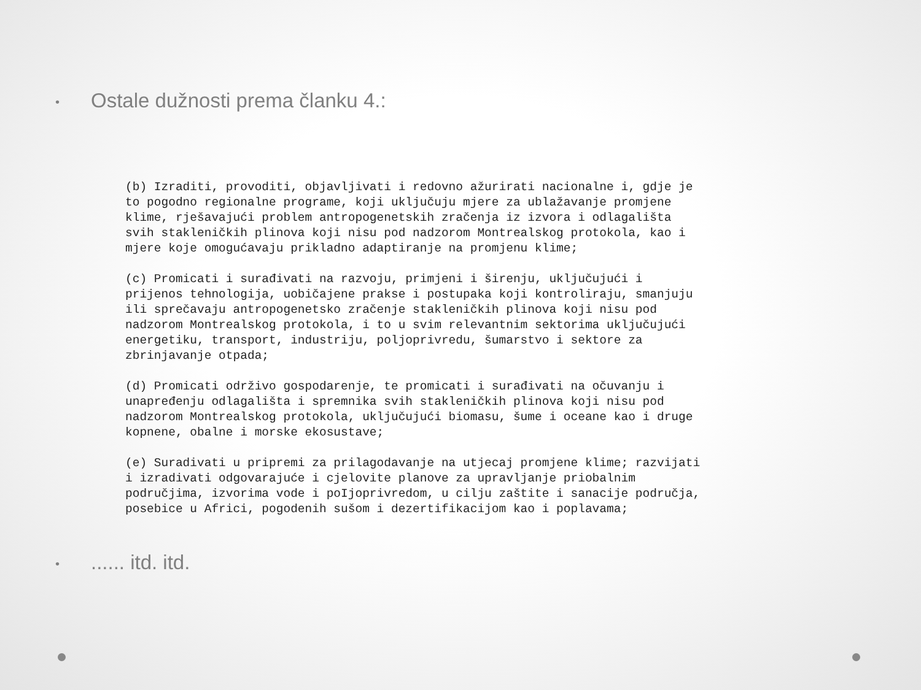• Ostale dužnosti prema članku 4.:
(b) Izraditi, provoditi, objavljivati i redovno ažurirati nacionalne i, gdje je to pogodno regionalne programe, koji uključuju mjere za ublažavanje promjene klime, rješavajući problem antropogenetskih zračenja iz izvora i odlagališta svih stakleničkih plinova koji nisu pod nadzorom Montrealskog protokola, kao i mjere koje omogućavaju prikladno adaptiranje na promjenu klime;
(c) Promicati i surađivati na razvoju, primjeni i širenju, uključujući i prijenos tehnologija, uobičajene prakse i postupaka koji kontroliraju, smanjuju ili sprečavaju antropogenetsko zračenje stakleničkih plinova koji nisu pod nadzorom Montrealskog protokola, i to u svim relevantnim sektorima uključujući energetiku, transport, industriju, poljoprivredu, šumarstvo i sektore za zbrinjavanje otpada;
(d) Promicati održivo gospodarenje, te promicati i surađivati na očuvanju i unapređenju odlagališta i spremnika svih stakleničkih plinova koji nisu pod nadzorom Montrealskog protokola, uključujući biomasu, šume i oceane kao i druge kopnene, obalne i morske ekosustave;
(e) Suradivati u pripremi za prilagodavanje na utjecaj promjene klime; razvijati i izradivati odgovarajuće i cjelovite planove za upravljanje priobalnim područjima, izvorima vode i poIjoprivredom, u cilju zaštite i sanacije područja, posebice u Africi, pogodenih sušom i dezertifikacijom kao i poplavama;
•...... itd. itd.